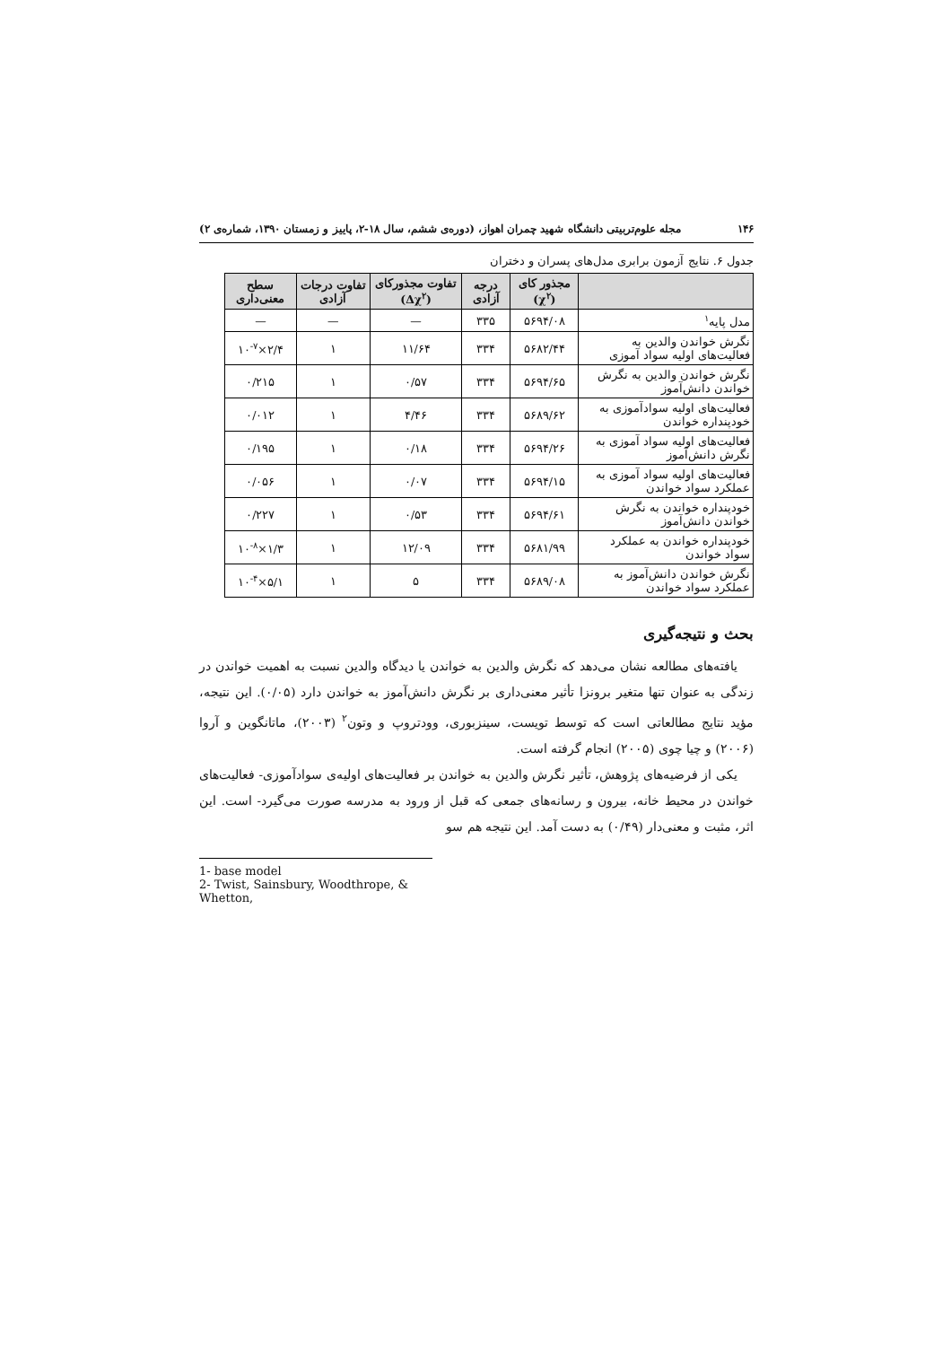۱۴۶ مجله علوم‌تربیتی دانشگاه شهید چمران اهواز، (دوره‌ی ششم، سال ۱۸-۲، پاییز و زمستان ۱۳۹۰، شماره‌ی ۲)
جدول ۶. نتایج آزمون برابری مدل‌های پسران و دختران
| | مجذور کای (χ<sup>۲</sup>) | درجه آزادی | تفاوت مجذورکای (Δχ<sup>۲</sup>) | تفاوت درجات آزادی | سطح معنی‌داری |
| --- | --- | --- | --- | --- | --- |
| مدل پایه<sup>۱</sup> | ۵۶۹۴/۰۸ | ۳۳۵ | — | — | — |
| نگرش خواندن والدین به فعالیت‌های اولیه سواد آموزی | ۵۶۸۲/۴۴ | ۳۳۴ | ۱۱/۶۴ | ۱ | ۲/۴×۱۰<sup>-۷</sup> |
| نگرش خواندن والدین به نگرش خواندن دانش‌آموز | ۵۶۹۴/۶۵ | ۳۳۴ | ۰/۵۷ | ۱ | ۰/۲۱۵ |
| فعالیت‌های اولیه سوادآموزی به خودپنداره خواندن | ۵۶۸۹/۶۲ | ۳۳۴ | ۴/۴۶ | ۱ | ۰/۰۱۲ |
| فعالیت‌های اولیه سواد آموزی به نگرش دانش‌آموز | ۵۶۹۴/۲۶ | ۳۳۴ | ۰/۱۸ | ۱ | ۰/۱۹۵ |
| فعالیت‌های اولیه سواد آموزی به عملکرد سواد خواندن | ۵۶۹۴/۱۵ | ۳۳۴ | ۰/۰۷ | ۱ | ۰/۰۵۶ |
| خودپنداره خواندن به نگرش خواندن دانش‌آموز | ۵۶۹۴/۶۱ | ۳۳۴ | ۰/۵۳ | ۱ | ۰/۲۲۷ |
| خودپنداره خواندن به عملکرد سواد خواندن | ۵۶۸۱/۹۹ | ۳۳۴ | ۱۲/۰۹ | ۱ | ۱/۳×۱۰<sup>-۸</sup> |
| نگرش خواندن دانش‌آموز به عملکرد سواد خواندن | ۵۶۸۹/۰۸ | ۳۳۴ | ۵ | ۱ | ۵/۱×۱۰<sup>-۴</sup> |
بحث و نتیجه‌گیری
یافته‌های مطالعه نشان می‌دهد که نگرش والدین به خواندن یا دیدگاه والدین نسبت به اهمیت خواندن در زندگی به عنوان تنها متغیر برونزا تأثیر معنی‌داری بر نگرش دانش‌آموز به خواندن دارد (۰/۰۵). این نتیجه، مؤید نتایج مطالعاتی است که توسط تویست، سینزبوری، وودتروپ و وتون<sup>۲</sup> (۲۰۰۳)، ماتانگوین و آروا (۲۰۰۶) و چیا چوی (۲۰۰۵) انجام گرفته است.
یکی از فرضیه‌های پژوهش، تأثیر نگرش والدین به خواندن بر فعالیت‌های اولیه‌ی سوادآموزی- فعالیت‌های خواندن در محیط خانه، بیرون و رسانه‌های جمعی که قبل از ورود به مدرسه صورت می‌گیرد- است. این اثر، مثبت و معنی‌دار (۰/۴۹) به دست آمد. این نتیجه هم سو
1- base model
2- Twist, Sainsbury, Woodthrope, & Whetton,